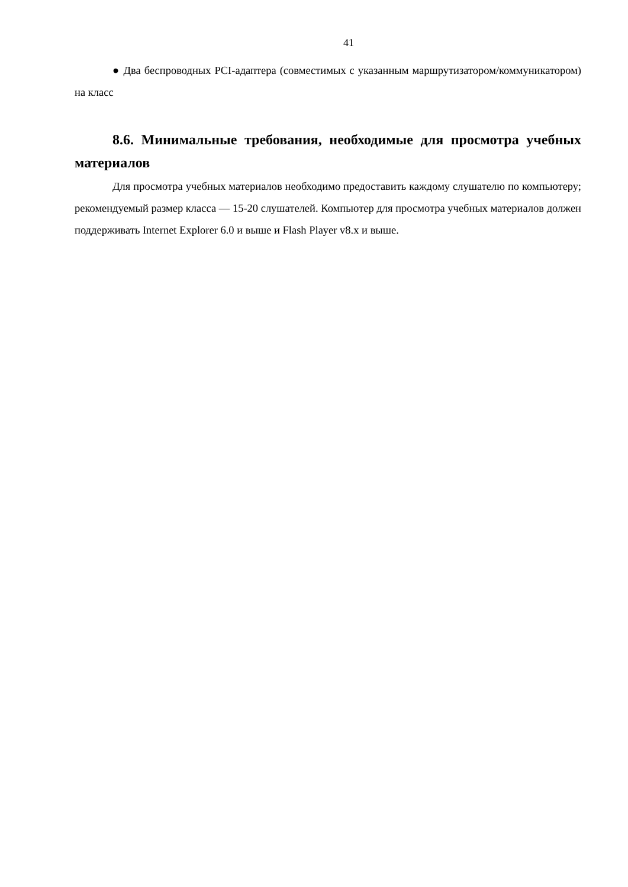41
● Два беспроводных PCI-адаптера (совместимых с указанным маршрутизатором/коммуникатором) на класс
8.6. Минимальные требования, необходимые для просмотра учебных материалов
Для просмотра учебных материалов необходимо предоставить каждому слушателю по компьютеру; рекомендуемый размер класса — 15-20 слушателей. Компьютер для просмотра учебных материалов должен поддерживать Internet Explorer 6.0 и выше и Flash Player v8.x и выше.